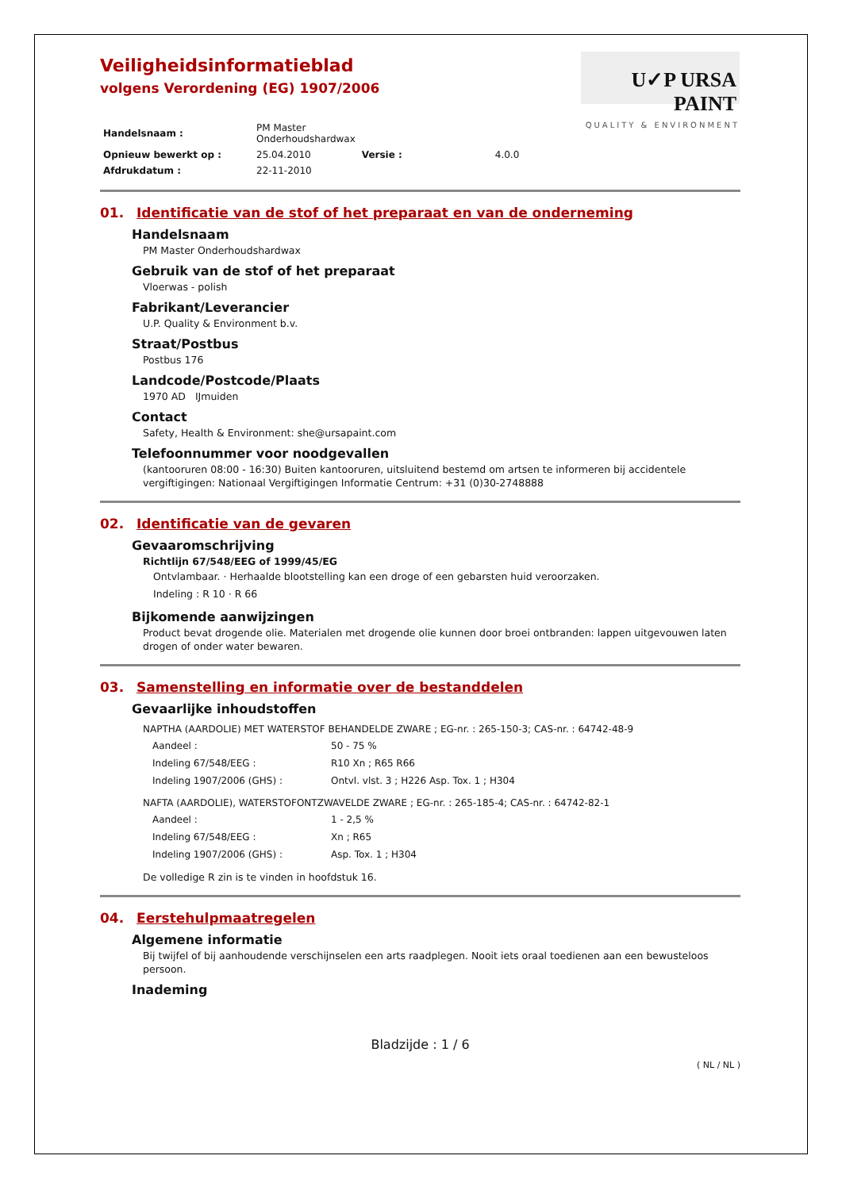Veiligheidsinformatieblad
volgens Verordening (EG) 1907/2006
U✓P URSA PAINT
QUALITY & ENVIRONMENT
| Handelsnaam : | PM Master Onderhoudshardwax | | |
| Opnieuw bewerkt op : | 25.04.2010 | Versie : | 4.0.0 |
| Afdrukdatum : | 22-11-2010 | | |
01. Identificatie van de stof of het preparaat en van de onderneming
Handelsnaam
PM Master Onderhoudshardwax
Gebruik van de stof of het preparaat
Vloerwas - polish
Fabrikant/Leverancier
U.P. Quality & Environment b.v.
Straat/Postbus
Postbus 176
Landcode/Postcode/Plaats
1970 AD IJmuiden
Contact
Safety, Health & Environment: she@ursapaint.com
Telefoonnummer voor noodgevallen
(kantooruren 08:00 - 16:30) Buiten kantooruren, uitsluitend bestemd om artsen te informeren bij accidentele vergiftigingen: Nationaal Vergiftigingen Informatie Centrum: +31 (0)30-2748888
02. Identificatie van de gevaren
Gevaaromschrijving
Richtlijn 67/548/EEG of 1999/45/EG
Ontvlambaar. · Herhaalde blootstelling kan een droge of een gebarsten huid veroorzaken.
Indeling : R 10 · R 66
Bijkomende aanwijzingen
Product bevat drogende olie. Materialen met drogende olie kunnen door broei ontbranden: lappen uitgevouwen laten drogen of onder water bewaren.
03. Samenstelling en informatie over de bestanddelen
Gevaarlijke inhoudstoffen
NAPTHA (AARDOLIE) MET WATERSTOF BEHANDELDE ZWARE ; EG-nr. : 265-150-3; CAS-nr. : 64742-48-9
| Aandeel : | 50 - 75 % |
| Indeling 67/548/EEG : | R10 Xn ; R65 R66 |
| Indeling 1907/2006 (GHS) : | Ontvl. vlst. 3 ; H226 Asp. Tox. 1 ; H304 |
NAFTA (AARDOLIE), WATERSTOFONTZWAVELDE ZWARE ; EG-nr. : 265-185-4; CAS-nr. : 64742-82-1
| Aandeel : | 1 - 2,5 % |
| Indeling 67/548/EEG : | Xn ; R65 |
| Indeling 1907/2006 (GHS) : | Asp. Tox. 1 ; H304 |
De volledige R zin is te vinden in hoofdstuk 16.
04. Eerstehulpmaatregelen
Algemene informatie
Bij twijfel of bij aanhoudende verschijnselen een arts raadplegen. Nooit iets oraal toedienen aan een bewusteloos persoon.
Inademing
Bladzijde : 1 / 6
( NL / NL )